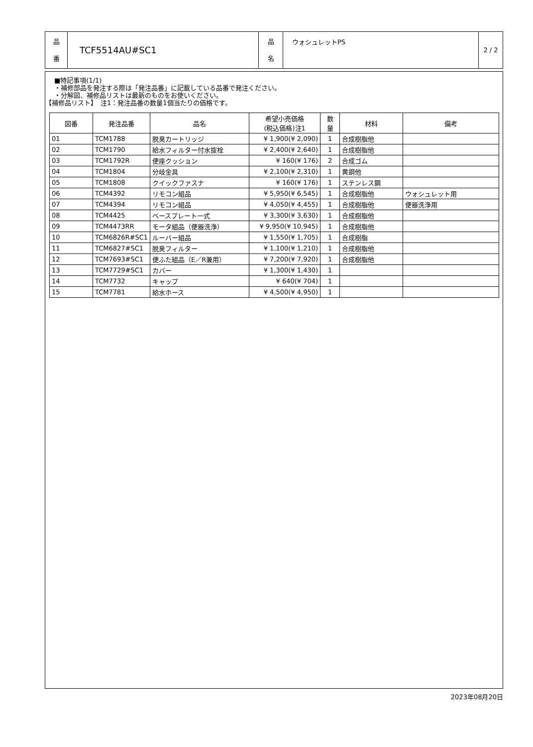| 品 番 | TCF5514AU#SC1 | 品 名 | ウォシュレットPS | 2 / 2 |
■特記事項(1/1)
・補修部品を発注する際は「発注品番」に記載している品番で発注ください。
・分解図、補修品リストは最新のものをお使いください。
【補修品リスト】　注1：発注品番の数量1個当たりの価格です。
| 図番 | 発注品番 | 品名 | 希望小売価格 (税込価格)注1 | 数 量 | 材料 | 備考 |
| --- | --- | --- | --- | --- | --- | --- |
| 01 | TCM1788 | 脱臭カートリッジ | ¥ 1,900(¥ 2,090) | 1 | 合成樹脂他 | |
| 02 | TCM1790 | 給水フィルター付水抜栓 | ¥ 2,400(¥ 2,640) | 1 | 合成樹脂他 | |
| 03 | TCM1792R | 便座クッション | ¥ 160(¥ 176) | 2 | 合成ゴム | |
| 04 | TCM1804 | 分岐金具 | ¥ 2,100(¥ 2,310) | 1 | 黄銅他 | |
| 05 | TCM1808 | クイックファスナ | ¥ 160(¥ 176) | 1 | ステンレス鋼 | |
| 06 | TCM4392 | リモコン組品 | ¥ 5,950(¥ 6,545) | 1 | 合成樹脂他 | ウォシュレット用 |
| 07 | TCM4394 | リモコン組品 | ¥ 4,050(¥ 4,455) | 1 | 合成樹脂他 | 便器洗浄用 |
| 08 | TCM4425 | ベースプレート一式 | ¥ 3,300(¥ 3,630) | 1 | 合成樹脂他 | |
| 09 | TCM4473RR | モータ組品（便器洗浄） | ¥ 9,950(¥ 10,945) | 1 | 合成樹脂他 | |
| 10 | TCM6826R#SC1 | ルーバー組品 | ¥ 1,550(¥ 1,705) | 1 | 合成樹脂 | |
| 11 | TCM6827#SC1 | 脱臭フィルター | ¥ 1,100(¥ 1,210) | 1 | 合成樹脂他 | |
| 12 | TCM7693#SC1 | 便ふた組品（E／R兼用） | ¥ 7,200(¥ 7,920) | 1 | 合成樹脂他 | |
| 13 | TCM7729#SC1 | カバー | ¥ 1,300(¥ 1,430) | 1 | | |
| 14 | TCM7732 | キャップ | ¥ 640(¥ 704) | 1 | | |
| 15 | TCM7781 | 給水ホース | ¥ 4,500(¥ 4,950) | 1 | | |
2023年08月20日